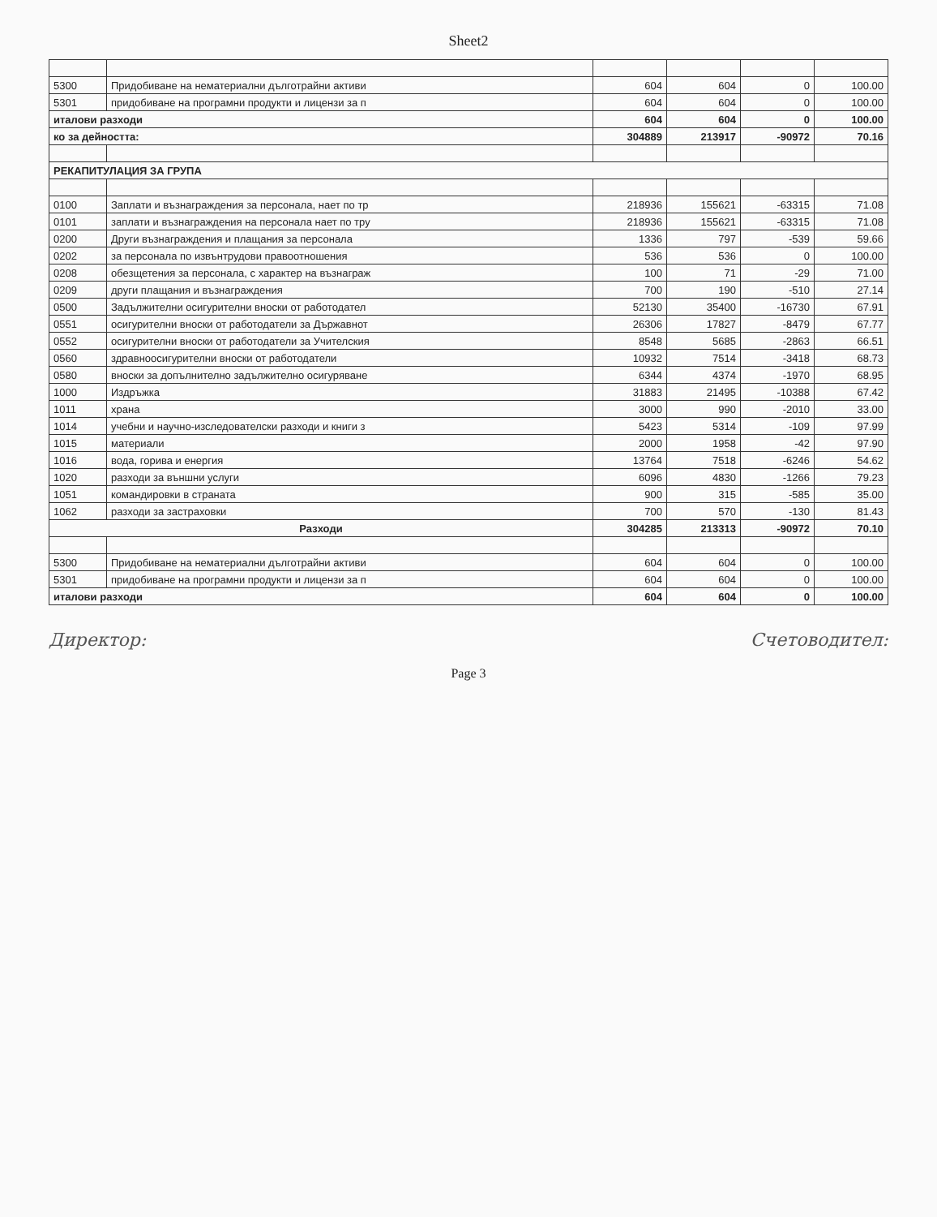Sheet2
| 5300 | Придобиване на нематериални дълготрайни активи | 604 | 604 | 0 | 100.00 |
| 5301 | придобиване на програмни продукти и лицензи за п | 604 | 604 | 0 | 100.00 |
| италови разходи | | 604 | 604 | 0 | 100.00 |
| ко за дейността: | | 304889 | 213917 | -90972 | 70.16 |
| РЕКАПИТУЛАЦИЯ ЗА ГРУПА | | | | | |
| 0100 | Заплати и възнаграждения за персонала, нает по тр | 218936 | 155621 | -63315 | 71.08 |
| 0101 | заплати и възнаграждения на персонала нает по тру | 218936 | 155621 | -63315 | 71.08 |
| 0200 | Други възнаграждения и плащания за персонала | 1336 | 797 | -539 | 59.66 |
| 0202 | за персонала по извънтрудови правоотношения | 536 | 536 | 0 | 100.00 |
| 0208 | обезщетения за персонала, с характер на възнаграж | 100 | 71 | -29 | 71.00 |
| 0209 | други плащания и възнаграждения | 700 | 190 | -510 | 27.14 |
| 0500 | Задължителни осигурителни вноски от работодател | 52130 | 35400 | -16730 | 67.91 |
| 0551 | осигурителни вноски от работодатели за Държавнот | 26306 | 17827 | -8479 | 67.77 |
| 0552 | осигурителни вноски от работодатели за Учителския | 8548 | 5685 | -2863 | 66.51 |
| 0560 | здравноосигурителни вноски от работодатели | 10932 | 7514 | -3418 | 68.73 |
| 0580 | вноски за допълнително задължително осигуряване | 6344 | 4374 | -1970 | 68.95 |
| 1000 | Издръжка | 31883 | 21495 | -10388 | 67.42 |
| 1011 | храна | 3000 | 990 | -2010 | 33.00 |
| 1014 | учебни и научно-изследователски разходи и книги з | 5423 | 5314 | -109 | 97.99 |
| 1015 | материали | 2000 | 1958 | -42 | 97.90 |
| 1016 | вода, горива и енергия | 13764 | 7518 | -6246 | 54.62 |
| 1020 | разходи за външни услуги | 6096 | 4830 | -1266 | 79.23 |
| 1051 | командировки в страната | 900 | 315 | -585 | 35.00 |
| 1062 | разходи за застраховки | 700 | 570 | -130 | 81.43 |
| Разходи | | 304285 | 213313 | -90972 | 70.10 |
| 5300 | Придобиване на нематериални дълготрайни активи | 604 | 604 | 0 | 100.00 |
| 5301 | придобиване на програмни продукти и лицензи за п | 604 | 604 | 0 | 100.00 |
| италови разходи | | 604 | 604 | 0 | 100.00 |
Директор: Счетоводител:
Page 3